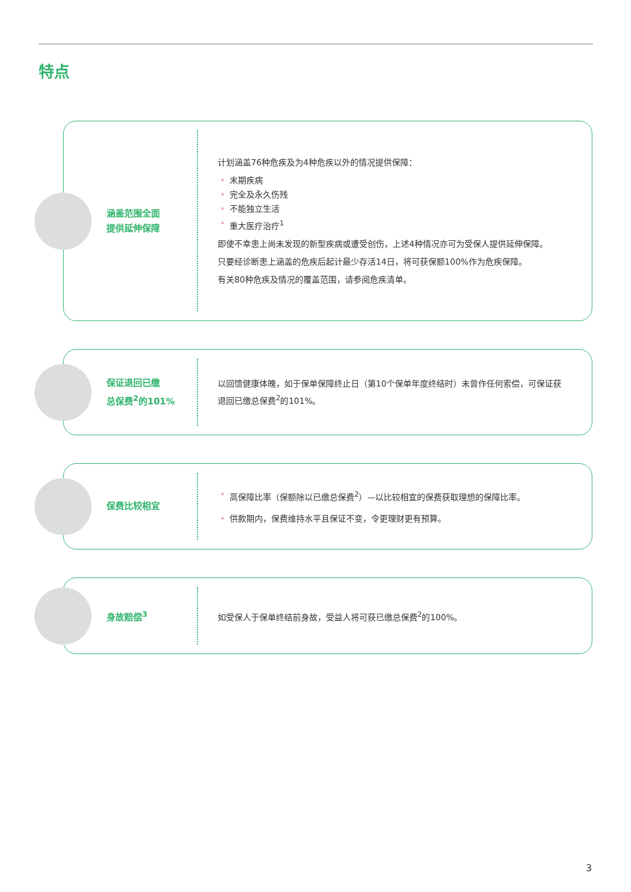特点
涵盖范围全面
提供延伸保障
计划涵盖76种危疾及为4种危疾以外的情况提供保障：
• 末期疾病
• 完全及永久伤残
• 不能独立生活
• 重大医疗治疗<sup>1</sup>
即使不幸患上尚未发现的新型疾病或遭受创伤，上述4种情况亦可为受保人提供延伸保障。
只要经诊断患上涵盖的危疾后起计最少存活14日，将可获保额100%作为危疾保障。
有关80种危疾及情况的覆盖范围，请参阅危疾清单。
保证退回已缴
总保费<sup>2</sup>的101%
以回馈健康体魄，如于保单保障终止日（第10个保单年度终结时）未曾作任何索偿，可保证获退回已缴总保费<sup>2</sup>的101%。
保费比较相宜
• 高保障比率（保额除以已缴总保费<sup>2</sup>）—以比较相宜的保费获取理想的保障比率。
• 供款期内，保费维持水平且保证不变，令更理财更有预算。
身故赔偿<sup>3</sup>
如受保人于保单终结前身故，受益人将可获已缴总保费<sup>2</sup>的100%。
3